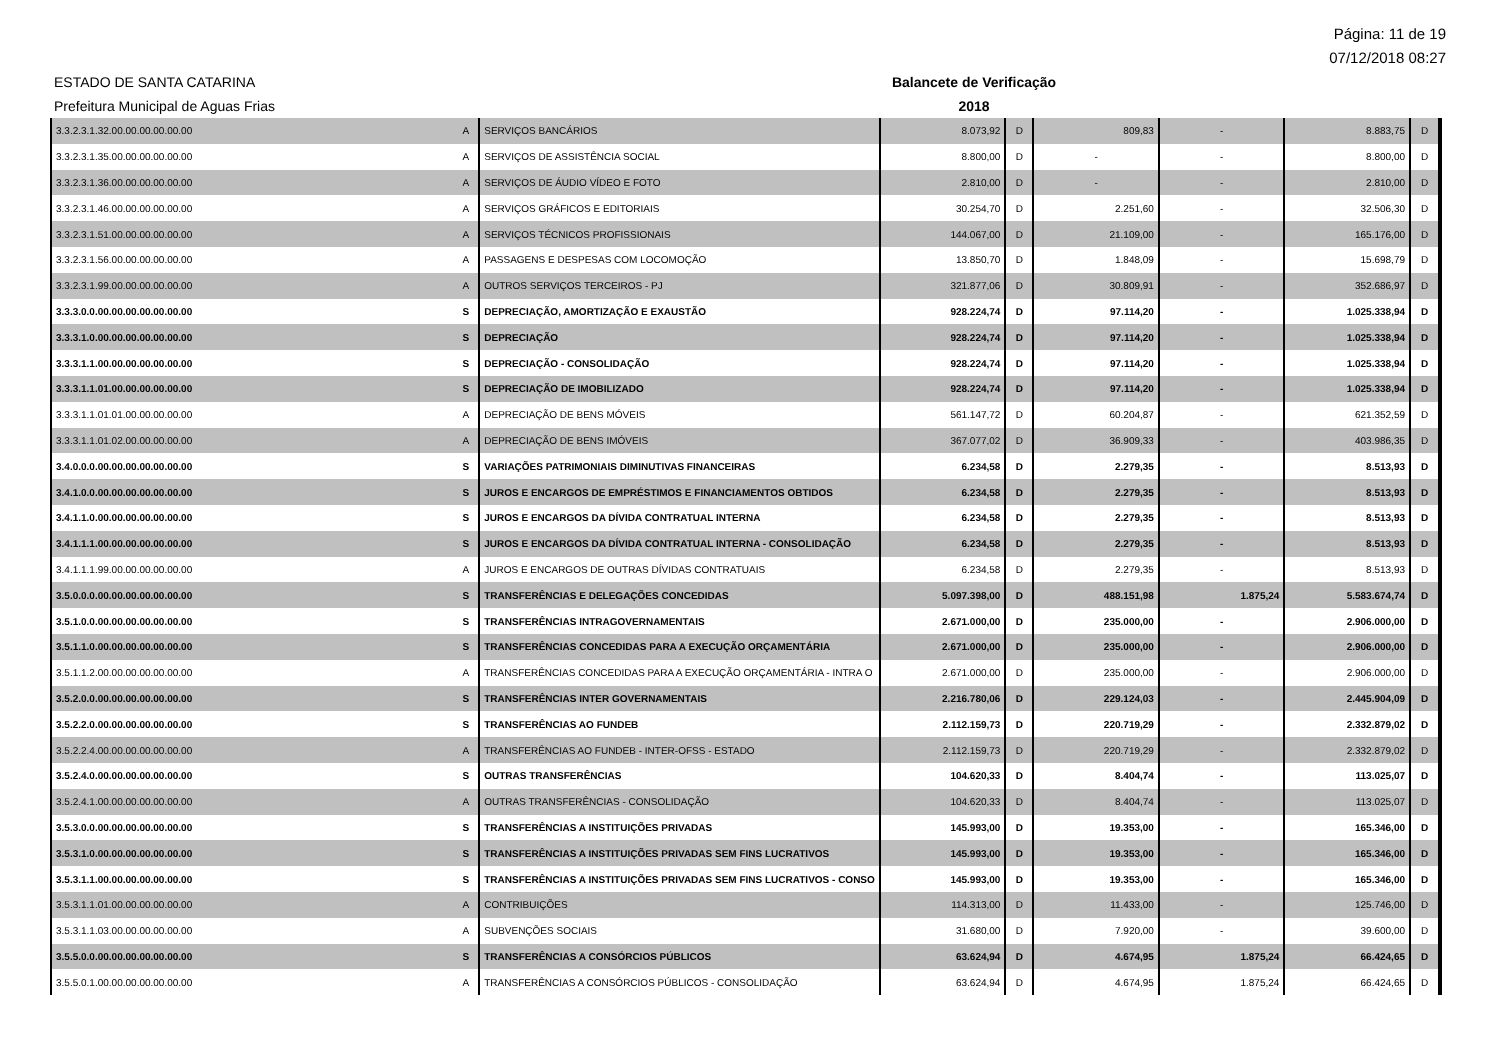Página: 11 de 19
07/12/2018 08:27
ESTADO DE SANTA CATARINA
Prefeitura Municipal de Aguas Frias
Balancete de Verificação
2018
| 3.3.2.3.1.32.00.00.00.00.00.00 | A | SERVIÇOS BANCÁRIOS | 8.073,92 | D | 809,83 | - | 8.883,75 | D |
| 3.3.2.3.1.35.00.00.00.00.00.00 | A | SERVIÇOS DE ASSISTÊNCIA SOCIAL | 8.800,00 | D | - | - | 8.800,00 | D |
| 3.3.2.3.1.36.00.00.00.00.00.00 | A | SERVIÇOS DE ÁUDIO VÍDEO E FOTO | 2.810,00 | D | - | - | 2.810,00 | D |
| 3.3.2.3.1.46.00.00.00.00.00.00 | A | SERVIÇOS GRÁFICOS E EDITORIAIS | 30.254,70 | D | 2.251,60 | - | 32.506,30 | D |
| 3.3.2.3.1.51.00.00.00.00.00.00 | A | SERVIÇOS TÉCNICOS PROFISSIONAIS | 144.067,00 | D | 21.109,00 | - | 165.176,00 | D |
| 3.3.2.3.1.56.00.00.00.00.00.00 | A | PASSAGENS E DESPESAS COM LOCOMOÇÃO | 13.850,70 | D | 1.848,09 | - | 15.698,79 | D |
| 3.3.2.3.1.99.00.00.00.00.00.00 | A | OUTROS SERVIÇOS TERCEIROS - PJ | 321.877,06 | D | 30.809,91 | - | 352.686,97 | D |
| 3.3.3.0.0.00.00.00.00.00.00.00 | S | DEPRECIAÇÃO, AMORTIZAÇÃO E EXAUSTÃO | 928.224,74 | D | 97.114,20 | - | 1.025.338,94 | D |
| 3.3.3.1.0.00.00.00.00.00.00.00 | S | DEPRECIAÇÃO | 928.224,74 | D | 97.114,20 | - | 1.025.338,94 | D |
| 3.3.3.1.1.00.00.00.00.00.00.00 | S | DEPRECIAÇÃO - CONSOLIDAÇÃO | 928.224,74 | D | 97.114,20 | - | 1.025.338,94 | D |
| 3.3.3.1.1.01.00.00.00.00.00.00 | S | DEPRECIAÇÃO DE IMOBILIZADO | 928.224,74 | D | 97.114,20 | - | 1.025.338,94 | D |
| 3.3.3.1.1.01.01.00.00.00.00.00 | A | DEPRECIAÇÃO DE BENS MÓVEIS | 561.147,72 | D | 60.204,87 | - | 621.352,59 | D |
| 3.3.3.1.1.01.02.00.00.00.00.00 | A | DEPRECIAÇÃO DE BENS IMÓVEIS | 367.077,02 | D | 36.909,33 | - | 403.986,35 | D |
| 3.4.0.0.0.00.00.00.00.00.00.00 | S | VARIAÇÕES PATRIMONIAIS DIMINUTIVAS FINANCEIRAS | 6.234,58 | D | 2.279,35 | - | 8.513,93 | D |
| 3.4.1.0.0.00.00.00.00.00.00.00 | S | JUROS E ENCARGOS DE EMPRÉSTIMOS E FINANCIAMENTOS OBTIDOS | 6.234,58 | D | 2.279,35 | - | 8.513,93 | D |
| 3.4.1.1.0.00.00.00.00.00.00.00 | S | JUROS E ENCARGOS DA DÍVIDA CONTRATUAL INTERNA | 6.234,58 | D | 2.279,35 | - | 8.513,93 | D |
| 3.4.1.1.1.00.00.00.00.00.00.00 | S | JUROS E ENCARGOS DA DÍVIDA CONTRATUAL INTERNA - CONSOLIDAÇÃO | 6.234,58 | D | 2.279,35 | - | 8.513,93 | D |
| 3.4.1.1.1.99.00.00.00.00.00.00 | A | JUROS E ENCARGOS DE OUTRAS DÍVIDAS CONTRATUAIS | 6.234,58 | D | 2.279,35 | - | 8.513,93 | D |
| 3.5.0.0.0.00.00.00.00.00.00.00 | S | TRANSFERÊNCIAS E DELEGAÇÕES CONCEDIDAS | 5.097.398,00 | D | 488.151,98 | 1.875,24 | 5.583.674,74 | D |
| 3.5.1.0.0.00.00.00.00.00.00.00 | S | TRANSFERÊNCIAS INTRAGOVERNAMENTAIS | 2.671.000,00 | D | 235.000,00 | - | 2.906.000,00 | D |
| 3.5.1.1.0.00.00.00.00.00.00.00 | S | TRANSFERÊNCIAS CONCEDIDAS PARA A EXECUÇÃO ORÇAMENTÁRIA | 2.671.000,00 | D | 235.000,00 | - | 2.906.000,00 | D |
| 3.5.1.1.2.00.00.00.00.00.00.00 | A | TRANSFERÊNCIAS CONCEDIDAS PARA A EXECUÇÃO ORÇAMENTÁRIA - INTRA O | 2.671.000,00 | D | 235.000,00 | - | 2.906.000,00 | D |
| 3.5.2.0.0.00.00.00.00.00.00.00 | S | TRANSFERÊNCIAS INTER GOVERNAMENTAIS | 2.216.780,06 | D | 229.124,03 | - | 2.445.904,09 | D |
| 3.5.2.2.0.00.00.00.00.00.00.00 | S | TRANSFERÊNCIAS AO FUNDEB | 2.112.159,73 | D | 220.719,29 | - | 2.332.879,02 | D |
| 3.5.2.2.4.00.00.00.00.00.00.00 | A | TRANSFERÊNCIAS AO FUNDEB - INTER-OFSS - ESTADO | 2.112.159,73 | D | 220.719,29 | - | 2.332.879,02 | D |
| 3.5.2.4.0.00.00.00.00.00.00.00 | S | OUTRAS TRANSFERÊNCIAS | 104.620,33 | D | 8.404,74 | - | 113.025,07 | D |
| 3.5.2.4.1.00.00.00.00.00.00.00 | A | OUTRAS TRANSFERÊNCIAS - CONSOLIDAÇÃO | 104.620,33 | D | 8.404,74 | - | 113.025,07 | D |
| 3.5.3.0.0.00.00.00.00.00.00.00 | S | TRANSFERÊNCIAS A INSTITUIÇÕES PRIVADAS | 145.993,00 | D | 19.353,00 | - | 165.346,00 | D |
| 3.5.3.1.0.00.00.00.00.00.00.00 | S | TRANSFERÊNCIAS A INSTITUIÇÕES PRIVADAS SEM FINS LUCRATIVOS | 145.993,00 | D | 19.353,00 | - | 165.346,00 | D |
| 3.5.3.1.1.00.00.00.00.00.00.00 | S | TRANSFERÊNCIAS A INSTITUIÇÕES PRIVADAS SEM FINS LUCRATIVOS - CONSO | 145.993,00 | D | 19.353,00 | - | 165.346,00 | D |
| 3.5.3.1.1.01.00.00.00.00.00.00 | A | CONTRIBUIÇÕES | 114.313,00 | D | 11.433,00 | - | 125.746,00 | D |
| 3.5.3.1.1.03.00.00.00.00.00.00 | A | SUBVENÇÕES SOCIAIS | 31.680,00 | D | 7.920,00 | - | 39.600,00 | D |
| 3.5.5.0.0.00.00.00.00.00.00.00 | S | TRANSFERÊNCIAS A CONSÓRCIOS PÚBLICOS | 63.624,94 | D | 4.674,95 | 1.875,24 | 66.424,65 | D |
| 3.5.5.0.1.00.00.00.00.00.00.00 | A | TRANSFERÊNCIAS A CONSÓRCIOS PÚBLICOS - CONSOLIDAÇÃO | 63.624,94 | D | 4.674,95 | 1.875,24 | 66.424,65 | D |